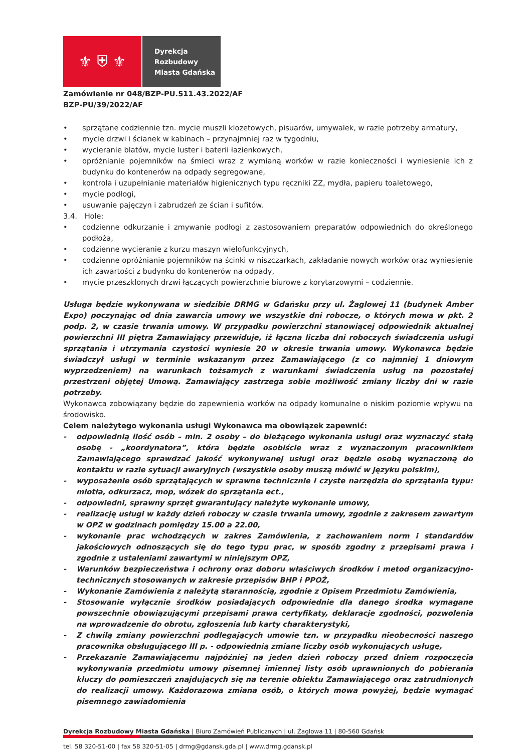⚜ ⛨ ⚜
Dyrekcja
Rozbudowy
Miasta Gdańska
Zamówienie nr 048/BZP-PU.511.43.2022/AF
BZP-PU/39/2022/AF
• sprzątane codziennie tzn. mycie muszli klozetowych, pisuarów, umywalek, w razie potrzeby armatury,
• mycie drzwi i ścianek w kabinach – przynajmniej raz w tygodniu,
• wycieranie blatów, mycie luster i baterii łazienkowych,
• opróżnianie pojemników na śmieci wraz z wymianą worków w razie konieczności i wyniesienie ich z budynku do kontenerów na odpady segregowane,
• kontrola i uzupełnianie materiałów higienicznych typu ręczniki ZZ, mydła, papieru toaletowego,
• mycie podłogi,
• usuwanie pajęczyn i zabrudzeń ze ścian i sufitów.
3.4. Hole:
• codzienne odkurzanie i zmywanie podłogi z zastosowaniem preparatów odpowiednich do określonego podłoża,
• codzienne wycieranie z kurzu maszyn wielofunkcyjnych,
• codzienne opróżnianie pojemników na ścinki w niszczarkach, zakładanie nowych worków oraz wyniesienie ich zawartości z budynku do kontenerów na odpady,
• mycie przeszklonych drzwi łączących powierzchnie biurowe z korytarzowymi – codziennie.
Usługa będzie wykonywana w siedzibie DRMG w Gdańsku przy ul. Żaglowej 11 (budynek Amber Expo) poczynając od dnia zawarcia umowy we wszystkie dni robocze, o których mowa w pkt. 2 podp. 2, w czasie trwania umowy. W przypadku powierzchni stanowiącej odpowiednik aktualnej powierzchni III piętra Zamawiający przewiduje, iż łączna liczba dni roboczych świadczenia usługi sprzątania i utrzymania czystości wyniesie 20 w okresie trwania umowy. Wykonawca będzie świadczył usługi w terminie wskazanym przez Zamawiającego (z co najmniej 1 dniowym wyprzedzeniem) na warunkach tożsamych z warunkami świadczenia usług na pozostałej przestrzeni objętej Umową. Zamawiający zastrzega sobie możliwość zmiany liczby dni w razie potrzeby.
Wykonawca zobowiązany będzie do zapewnienia worków na odpady komunalne o niskim poziomie wpływu na środowisko.
Celem należytego wykonania usługi Wykonawca ma obowiązek zapewnić:
- odpowiednią ilość osób – min. 2 osoby – do bieżącego wykonania usługi oraz wyznaczyć stałą osobę - „koordynatora”, która będzie osobiście wraz z wyznaczonym pracownikiem Zamawiającego sprawdzać jakość wykonywanej usługi oraz będzie osobą wyznaczoną do kontaktu w razie sytuacji awaryjnych (wszystkie osoby muszą mówić w języku polskim),
- wyposażenie osób sprzątających w sprawne technicznie i czyste narzędzia do sprzątania typu: miotła, odkurzacz, mop, wózek do sprzątania ect.,
- odpowiedni, sprawny sprzęt gwarantujący należyte wykonanie umowy,
- realizację usługi w każdy dzień roboczy w czasie trwania umowy, zgodnie z zakresem zawartym w OPZ w godzinach pomiędzy 15.00 a 22.00,
- wykonanie prac wchodzących w zakres Zamówienia, z zachowaniem norm i standardów jakościowych odnoszących się do tego typu prac, w sposób zgodny z przepisami prawa i zgodnie z ustaleniami zawartymi w niniejszym OPZ,
- Warunków bezpieczeństwa i ochrony oraz doboru właściwych środków i metod organizacyjno-technicznych stosowanych w zakresie przepisów BHP i PPOŻ,
- Wykonanie Zamówienia z należytą starannością, zgodnie z Opisem Przedmiotu Zamówienia,
- Stosowanie wyłącznie środków posiadających odpowiednie dla danego środka wymagane powszechnie obowiązującymi przepisami prawa certyfikaty, deklaracje zgodności, pozwolenia na wprowadzenie do obrotu, zgłoszenia lub karty charakterystyki,
- Z chwilą zmiany powierzchni podlegających umowie tzn. w przypadku nieobecności naszego pracownika obsługującego III p. - odpowiednią zmianę liczby osób wykonujących usługę,
- Przekazanie Zamawiającemu najpóźniej na jeden dzień roboczy przed dniem rozpoczęcia wykonywania przedmiotu umowy pisemnej imiennej listy osób uprawnionych do pobierania kluczy do pomieszczeń znajdujących się na terenie obiektu Zamawiającego oraz zatrudnionych do realizacji umowy. Każdorazowa zmiana osób, o których mowa powyżej, będzie wymagać pisemnego zawiadomienia
Dyrekcja Rozbudowy Miasta Gdańska | Biuro Zamówień Publicznych | ul. Żaglowa 11 | 80-560 Gdańsk
tel. 58 320-51-00 | fax 58 320-51-05 | drmg@gdansk.gda.pl | www.drmg.gdansk.pl